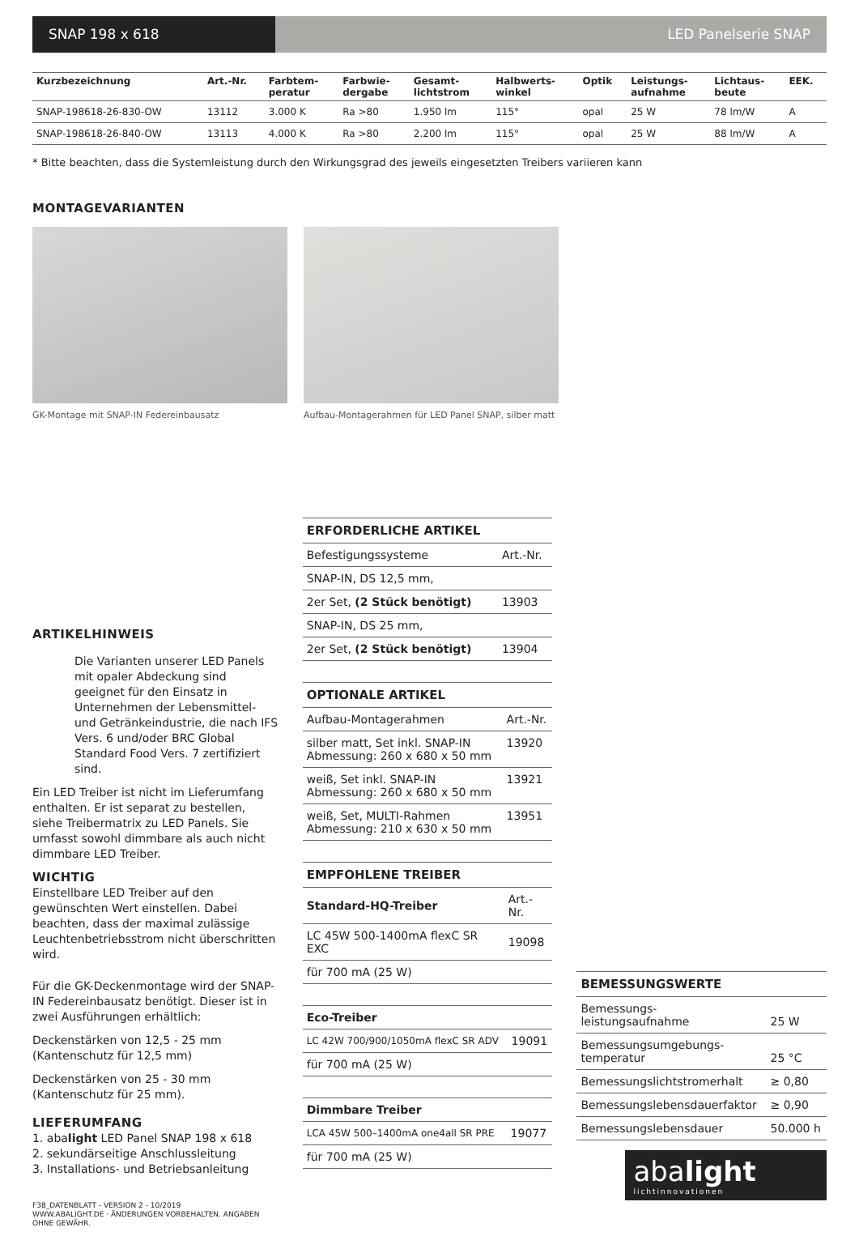SNAP 198 x 618 LED Panelserie SNAP
| Kurzbezeichnung | Art.-Nr. | Farbtem- peratur | Farbwie- dergabe | Gesamt- lichtstrom | Halbwerts- winkel | Optik | Leistungs- aufnahme | Lichtaus- beute | EEK. |
| --- | --- | --- | --- | --- | --- | --- | --- | --- | --- |
| SNAP-198618-26-830-OW | 13112 | 3.000 K | Ra >80 | 1.950 lm | 115° | opal | 25 W | 78 lm/W | A |
| SNAP-198618-26-840-OW | 13113 | 4.000 K | Ra >80 | 2.200 lm | 115° | opal | 25 W | 88 lm/W | A |
* Bitte beachten, dass die Systemleistung durch den Wirkungsgrad des jeweils eingesetzten Treibers variieren kann
MONTAGEVARIANTEN
GK-Montage mit SNAP-IN Federeinbausatz Aufbau-Montagerahmen für LED Panel SNAP, silber matt
ARTIKELHINWEIS
Die Varianten unserer LED Panels mit opaler Abdeckung sind geeignet für den Einsatz in Unternehmen der Lebensmittel- und Getränkeindustrie, die nach IFS Vers. 6 und/oder BRC Global Standard Food Vers. 7 zertifiziert sind.
Ein LED Treiber ist nicht im Lieferumfang enthalten. Er ist separat zu bestellen, siehe Treibermatrix zu LED Panels. Sie umfasst sowohl dimmbare als auch nicht dimmbare LED Treiber.
WICHTIG
Einstellbare LED Treiber auf den gewünschten Wert einstellen. Dabei beachten, dass der maximal zulässige Leuchtenbetriebsstrom nicht überschritten wird.
Für die GK-Deckenmontage wird der SNAP-IN Federeinbausatz benötigt. Dieser ist in zwei Ausführungen erhältlich:
Deckenstärken von 12,5 - 25 mm (Kantenschutz für 12,5 mm)
Deckenstärken von 25 - 30 mm (Kantenschutz für 25 mm).
LIEFERUMFANG
1. abalight LED Panel SNAP 198 x 618
2. sekundärseitige Anschlussleitung
3. Installations- und Betriebsanleitung
F38_DATENBLATT - VERSION 2 - 10/2019
WWW.ABALIGHT.DE · ÄNDERUNGEN VORBEHALTEN. ANGABEN OHNE GEWÄHR.
| ERFORDERLICHE ARTIKEL | |
| --- | --- |
| Befestigungssysteme | Art.-Nr. |
| SNAP-IN, DS 12,5 mm, | |
| 2er Set, (2 Stück benötigt) | 13903 |
| SNAP-IN, DS 25 mm, | |
| 2er Set, (2 Stück benötigt) | 13904 |
| OPTIONALE ARTIKEL | |
| --- | --- |
| Aufbau-Montagerahmen | Art.-Nr. |
| silber matt, Set inkl. SNAP-IN Abmessung: 260 x 680 x 50 mm | 13920 |
| weiß, Set inkl. SNAP-IN Abmessung: 260 x 680 x 50 mm | 13921 |
| weiß, Set, MULTI-Rahmen Abmessung: 210 x 630 x 50 mm | 13951 |
| EMPFOHLENE TREIBER | |
| --- | --- |
| Standard-HQ-Treiber | Art.-Nr. |
| LC 45W 500-1400mA flexC SR EXC | 19098 |
| für 700 mA (25 W) | |
| Eco-Treiber | |
| --- | --- |
| LC 42W 700/900/1050mA flexC SR ADV | 19091 |
| für 700 mA (25 W) | |
| Dimmbare Treiber | |
| --- | --- |
| LCA 45W 500–1400mA one4all SR PRE | 19077 |
| für 700 mA (25 W) | |
| BEMESSUNGSWERTE | |
| --- | --- |
| Bemessungs- leistungsaufnahme | 25 W |
| Bemessungsumgebungs- temperatur | 25 °C |
| Bemessungslichtstromerhalt | ≥ 0,80 |
| Bemessungslebensdauerfaktor | ≥ 0,90 |
| Bemessungslebensdauer | 50.000 h |
abalight
lichtinnovationen